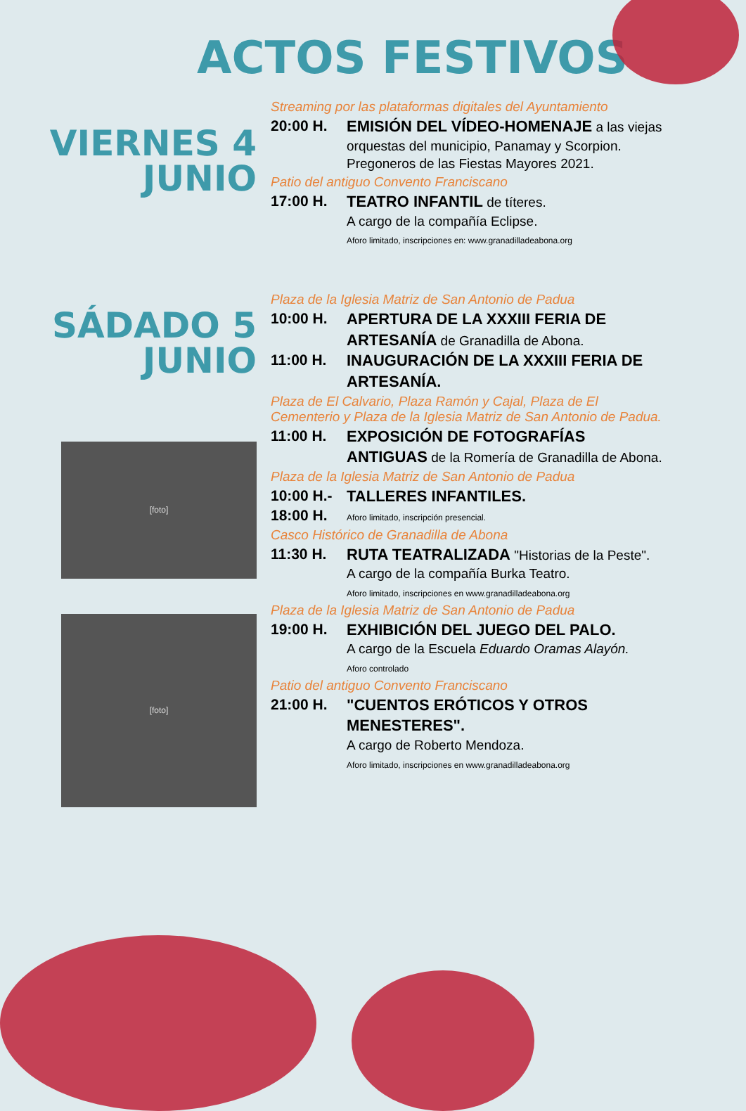ACTOS FESTIVOS
VIERNES 4
JUNIO
Streaming por las plataformas digitales del Ayuntamiento
20:00 H. EMISIÓN DEL VÍDEO-HOMENAJE a las viejas orquestas del municipio, Panamay y Scorpion. Pregoneros de las Fiestas Mayores 2021.
Patio del antiguo Convento Franciscano
17:00 H. TEATRO INFANTIL de títeres.
A cargo de la compañía Eclipse.
Aforo limitado, inscripciones en: www.granadilladeabona.org
SÁDADO 5
JUNIO
[foto]
[foto]
Plaza de la Iglesia Matriz de San Antonio de Padua
10:00 H. APERTURA DE LA XXXIII FERIA DE ARTESANÍA de Granadilla de Abona.
11:00 H. INAUGURACIÓN DE LA XXXIII FERIA DE ARTESANÍA.
Plaza de El Calvario, Plaza Ramón y Cajal, Plaza de El Cementerio y Plaza de la Iglesia Matriz de San Antonio de Padua.
11:00 H. EXPOSICIÓN DE FOTOGRAFÍAS ANTIGUAS de la Romería de Granadilla de Abona.
Plaza de la Iglesia Matriz de San Antonio de Padua
10:00 H.-
18:00 H.
TALLERES INFANTILES.
Aforo limitado, inscripción presencial.
Casco Histórico de Granadilla de Abona
11:30 H. RUTA TEATRALIZADA "Historias de la Peste".
A cargo de la compañía Burka Teatro.
Aforo limitado, inscripciones en www.granadilladeabona.org
Plaza de la Iglesia Matriz de San Antonio de Padua
19:00 H. EXHIBICIÓN DEL JUEGO DEL PALO.
A cargo de la Escuela Eduardo Oramas Alayón.
Aforo controlado
Patio del antiguo Convento Franciscano
21:00 H. "CUENTOS ERÓTICOS Y OTROS MENESTERES".
A cargo de Roberto Mendoza.
Aforo limitado, inscripciones en www.granadilladeabona.org